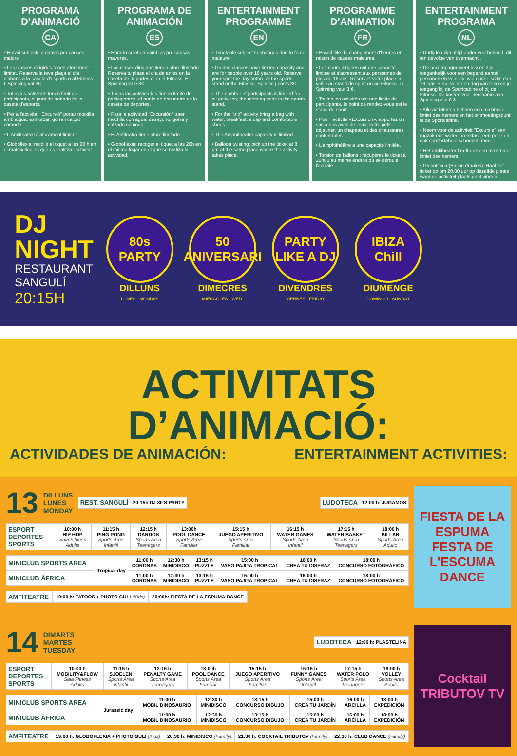PROGRAMA D’ANIMACIÓ
CA
• Horari subjecte a canvis per causes majors.
• Les classes dirigides tenen aforament limitat. Reserva la teva plaça el dia d'abans a la caseta d'esports o al Fitness. L'Spinning val 3€.
• Totes les activitats tenen límit de participants, el punt de trobada és la caseta d'esports.
• Per a l'activitat "Excursió" portar motxilla amb aigua, esmorzar, gorra i calçat còmode.
• L'Amfiteatre té aforament limitat.
• Globoflexia: recollir el tiquet a les 20 h en el mateix lloc en què es realitza l'activitat.
PROGRAMA DE ANIMACIÓN
ES
• Horario sujeto a cambios por causas mayores.
• Las clases dirigidas tienen aforo limitado. Reserva tu plaza el día de antes en la caseta de deportes o en el Fitness. El Spinning vale 3€.
• Todas las actividades tienen límite de participantes, el punto de encuentro es la caseta de deportes.
• Para la actividad "Excursión" traer mochila con agua, desayuno, gorra y calzado cómodo.
• El Anfiteatro tiene aforo limitado.
• Globoflexia: recoger el tiquet a las 20h en el mismo lugar en el que se realiza la actividad.
ENTERTAINMENT PROGRAMME
EN
• Timetable subject to changes due to force majeure
• Guided classes have limited capacity and are for people over 16 years old. Reserve your spot the day before at the sports stand or the Fitness. Spinning costs 3€.
• The number of participants is limited for all activities, the meeting point is the sports stand.
• For the "trip" activity bring a bag with water, breakfast, a cap and comfortable shoes.
• The Amphitheatre capacity is limited.
• Balloon twisting: pick up the ticket at 8 pm at the same place where the activity takes place.
PROGRAMME D’ANIMATION
FR
• Possibilité de changement d'heures en raison de causes majeures.
• Les cours dirigées ont une capacité limitée et s'adressent aux personnes de plus de 16 ans. Réservez votre place la veille au stand de sport ou au Fitness. Le Spinning vaut 3 €.
• Toutes les activités ont une limite de participants, le point de rendez-vous est le stand de sport.
• Pour l'activité «Excursion», apportez un sac à dos avec de l'eau, votre petit-déjeuner, un chapeau et des chaussures confortables.
• L'amphithéâtre a une capacité limitée.
• Torsion de ballons : récupérez le ticket à 20h00 au même endroit où se déroule l'activité.
ENTERTAINMENT PROGRAMA
NL
• Uurtijden zijn altijd onder voorbehoud, dit ten gevolge van overmacht .
• De accompagnement lessen zijn toegankelijk voor een beperkt aantal personen en voor die wie ouder is/zijn dan 16 jaar. Reserveer een dag van tevoren je toegang bij de Sportcabine of bij de Fitness. De kosten voor deelname aan Spinning zijn € 3.
• Alle activiteiten hebben een maximale limiet deelnemers en het ontmoetingspunt is de Sportcabine.
• Neem voor de activiteit "Excursie" een rugzak met water, breakfast, een petje en ook comfortabele schoenen mee.
• Het amfitheater heeft ook een maximale limiet deelnemers.
• Globoflexia (Ballon draaien): Haal het ticket op om 20.00 uur op dezelfde plaats waar de activiteit plaats gaat vinden.
DJ
NIGHT
RESTAURANT
SANGULÍ
20:15H
80s PARTY
DILLUNS
LUNES · MONDAY
50 ANIVERSARI
DIMECRES
MIÉRCOLES · WED.
PARTY LIKE A DJ
DIVENDRES
VIERNES · FRIDAY
IBIZA Chill
DIUMENGE
DOMINGO · SUNDAY
ACTIVITATS D’ANIMACIÓ:
ACTIVIDADES DE ANIMACIÓN: ENTERTAINMENT ACTIVITIES:
13 DILLUNS
LUNES
MONDAY
| REST. SANGULÍ | 20:15h DJ 80'S PARTY |
| LUDOTECA | 12:00 h: JUGAMOS |
| ESPORT DEPORTES SPORTS | 10:00 h HIP HOP Sala Fitness Adults | 11:15 h PING PONG Sports Area Infantil | 12:15 h DARDOS Sports Area Teenagers | 13:00h POOL DANCE Sports Area Familiar | 15:15 h JUEGO APERITIVO Sports Area Familiar | 16:15 h WATER GAMES Sports Area Infantil | 17:15 h WATER BASKET Sports Area Teenagers | 18:00 h BILLAR Sports Area Adulto |
| MINICLUB SPORTS AREA | Tropical day | 11:00 h CORONAS | 12:30 h MINIDISCO | 13:15 h PUZZLE | 15:00 h VASO PAJITA TROPICAL | 16:00 h CREA TU DISFRAZ | 18:00 h CONCURSO FOTOGRÁFICO |
| MINICLUB ÀFRICA | | 11:00 h CORONAS | 12:30 h MINIDISCO | 13:15 h PUZZLE | 15:00 h VASO PAJITA TROPICAL | 16:00 h CREA TU DISFRAZ | 18:00 h CONCURSO FOTOGRÁFICO |
| AMFITEATRE | 19:00 h: TATOOS + PHOTO GULI (Kids) | 20:00h: FIESTA DE LA ESPUMA DANCE |
FIESTA DE LA ESPUMA
FESTA DE L'ESCUMA DANCE
14 DIMARTS
MARTES
TUESDAY
| LUDOTECA | 12:00 h: PLASTELINA |
| ESPORT DEPORTES SPORTS | 10:00 h MOBILITY&FLOW Sala Fitness Adults | 11:15 h SJOELEN Sports Área Infantil | 12:15 h PENALTY GAME Sports Area Teenagers | 13:00h POOL DANCE Sports Area Familiar | 15:15 h JUEGO APERITIVO Sports Area Familiar | 16:15 h FUNNY GAMES Sports Area Infantil | 17:15 h WATER POLO Sports Area Teenagers | 18:00 h VOLLEY Sports Area Adulto |
| MINICLUB SPORTS AREA | Jurassic day | 11:00 h MOBIL DINOSAURIO | 12:30 h MINIDISCO | 13:15 h CONCURSO DIBUJO | 15:00 h CREA TU JARDÍN | 16:00 h ARCILLA | 18:00 h EXPEDICIÓN |
| MINICLUB ÀFRICA | | 11:00 h MOBIL DINOSAURIO | 12:30 h MINIDISCO | 13:15 h CONCURSO DIBUJO | 15:00 h CREA TU JARDÍN | 16:00 h ARCILLA | 18:00 h EXPEDICIÓN |
| AMFITEATRE | 19:00 h: GLOBOFLEXIA + PHOTO GULI (Kids) | 20:30 h: MINIDISCO (Family) | 21:30 h: COCKTAIL TRIBUTOV (Family) | 22:30 h: CLUB DANCE (Family) |
Cocktail TRIBUTOV TV